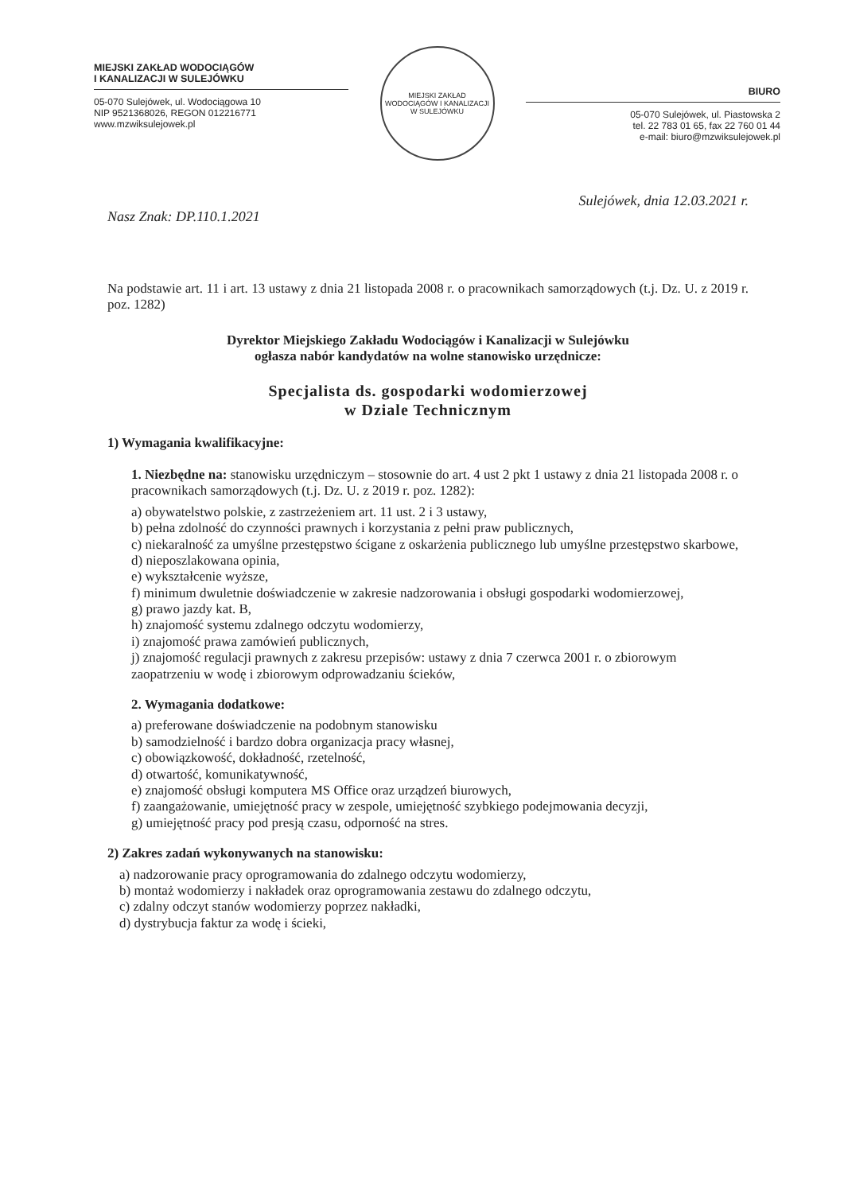MIEJSKI ZAKŁAD WODOCIĄGÓW
I KANALIZACJI W SULEJÓWKU
05-070 Sulejówek, ul. Wodociągowa 10
NIP 9521368026, REGON 012216771
www.mzwiksulejowek.pl
MIEJSKI ZAKŁAD WODOCIĄGÓW I KANALIZACJI
W SULEJÓWKU
BIURO
05-070 Sulejówek, ul. Piastowska 2
tel. 22 783 01 65, fax 22 760 01 44
e-mail: biuro@mzwiksulejowek.pl
Nasz Znak: DP.110.1.2021 Sulejówek, dnia 12.03.2021 r.
Na podstawie art. 11 i art. 13 ustawy z dnia 21 listopada 2008 r. o pracownikach samorządowych (t.j. Dz. U. z 2019 r. poz. 1282)
Dyrektor Miejskiego Zakładu Wodociągów i Kanalizacji w Sulejówku
ogłasza nabór kandydatów na wolne stanowisko urzędnicze:
Specjalista ds. gospodarki wodomierzowej
w Dziale Technicznym
1) Wymagania kwalifikacyjne:
1. Niezbędne na: stanowisku urzędniczym – stosownie do art. 4 ust 2 pkt 1 ustawy z dnia 21 listopada 2008 r. o pracownikach samorządowych (t.j. Dz. U. z 2019 r. poz. 1282):
a) obywatelstwo polskie, z zastrzeżeniem art. 11 ust. 2 i 3 ustawy,
b) pełna zdolność do czynności prawnych i korzystania z pełni praw publicznych,
c) niekaralność za umyślne przestępstwo ścigane z oskarżenia publicznego lub umyślne przestępstwo skarbowe,
d) nieposzlakowana opinia,
e) wykształcenie wyższe,
f) minimum dwuletnie doświadczenie w zakresie nadzorowania i obsługi gospodarki wodomierzowej,
g) prawo jazdy kat. B,
h) znajomość systemu zdalnego odczytu wodomierzy,
i) znajomość prawa zamówień publicznych,
j) znajomość regulacji prawnych z zakresu przepisów: ustawy z dnia 7 czerwca 2001 r. o zbiorowym zaopatrzeniu w wodę i zbiorowym odprowadzaniu ścieków,
2. Wymagania dodatkowe:
a) preferowane doświadczenie na podobnym stanowisku
b) samodzielność i bardzo dobra organizacja pracy własnej,
c) obowiązkowość, dokładność, rzetelność,
d) otwartość, komunikatywność,
e) znajomość obsługi komputera MS Office oraz urządzeń biurowych,
f) zaangażowanie, umiejętność pracy w zespole, umiejętność szybkiego podejmowania decyzji,
g) umiejętność pracy pod presją czasu, odporność na stres.
2) Zakres zadań wykonywanych na stanowisku:
a) nadzorowanie pracy oprogramowania do zdalnego odczytu wodomierzy,
b) montaż wodomierzy i nakładek oraz oprogramowania zestawu do zdalnego odczytu,
c) zdalny odczyt stanów wodomierzy poprzez nakładki,
d) dystrybucja faktur za wodę i ścieki,